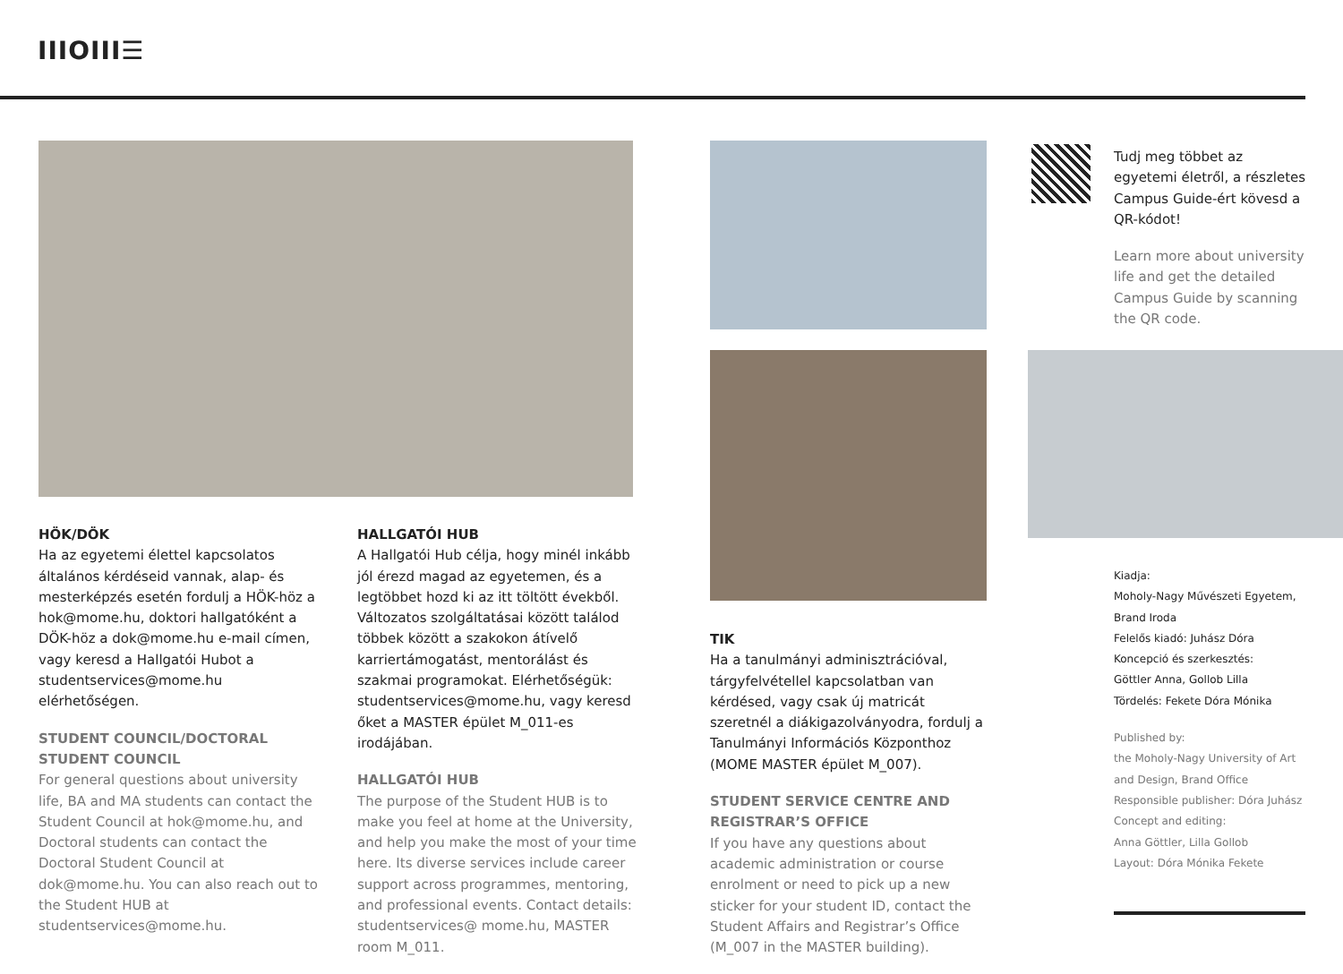IIIOIII☰
HÖK/DÖK
Ha az egyetemi élettel kapcsolatos általános kérdéseid vannak, alap- és mesterképzés esetén fordulj a HÖK-höz a hok@mome.hu, doktori hallgatóként a DÖK-höz a dok@mome.hu e-mail címen, vagy keresd a Hallgatói Hubot a studentservices@mome.hu elérhetőségen.
STUDENT COUNCIL/DOCTORAL STUDENT COUNCIL
For general questions about university life, BA and MA students can contact the Student Council at hok@mome.hu, and Doctoral students can contact the Doctoral Student Council at dok@mome.hu. You can also reach out to the Student HUB at studentservices@mome.hu.
HALLGATÓI HUB
A Hallgatói Hub célja, hogy minél inkább jól érezd magad az egyetemen, és a legtöbbet hozd ki az itt töltött évekből. Változatos szolgáltatásai között találod többek között a szakokon átívelő karriertámogatást, mentorálást és szakmai programokat. Elérhetőségük: studentservices@mome.hu, vagy keresd őket a MASTER épület M_011-es irodájában.
HALLGATÓI HUB
The purpose of the Student HUB is to make you feel at home at the University, and help you make the most of your time here. Its diverse services include career support across programmes, mentoring, and professional events. Contact details: studentservices@ mome.hu, MASTER room M_011.
TIK
Ha a tanulmányi adminisztrációval, tárgyfelvétellel kapcsolatban van kérdésed, vagy csak új matricát szeretnél a diákigazolványodra, fordulj a Tanulmányi Információs Központhoz (MOME MASTER épület M_007).
STUDENT SERVICE CENTRE AND REGISTRAR’S OFFICE
If you have any questions about academic administration or course enrolment or need to pick up a new sticker for your student ID, contact the Student Affairs and Registrar’s Office (M_007 in the MASTER building).
Tudj meg többet az egyetemi életről, a részletes Campus Guide-ért kövesd a QR-kódot!
Learn more about university life and get the detailed Campus Guide by scanning the QR code.
Kiadja:
Moholy-Nagy Művészeti Egyetem, Brand Iroda
Felelős kiadó: Juhász Dóra
Koncepció és szerkesztés:
Göttler Anna, Gollob Lilla
Tördelés: Fekete Dóra Mónika
Published by:
the Moholy-Nagy University of Art and Design, Brand Office
Responsible publisher: Dóra Juhász
Concept and editing:
Anna Göttler, Lilla Gollob
Layout: Dóra Mónika Fekete